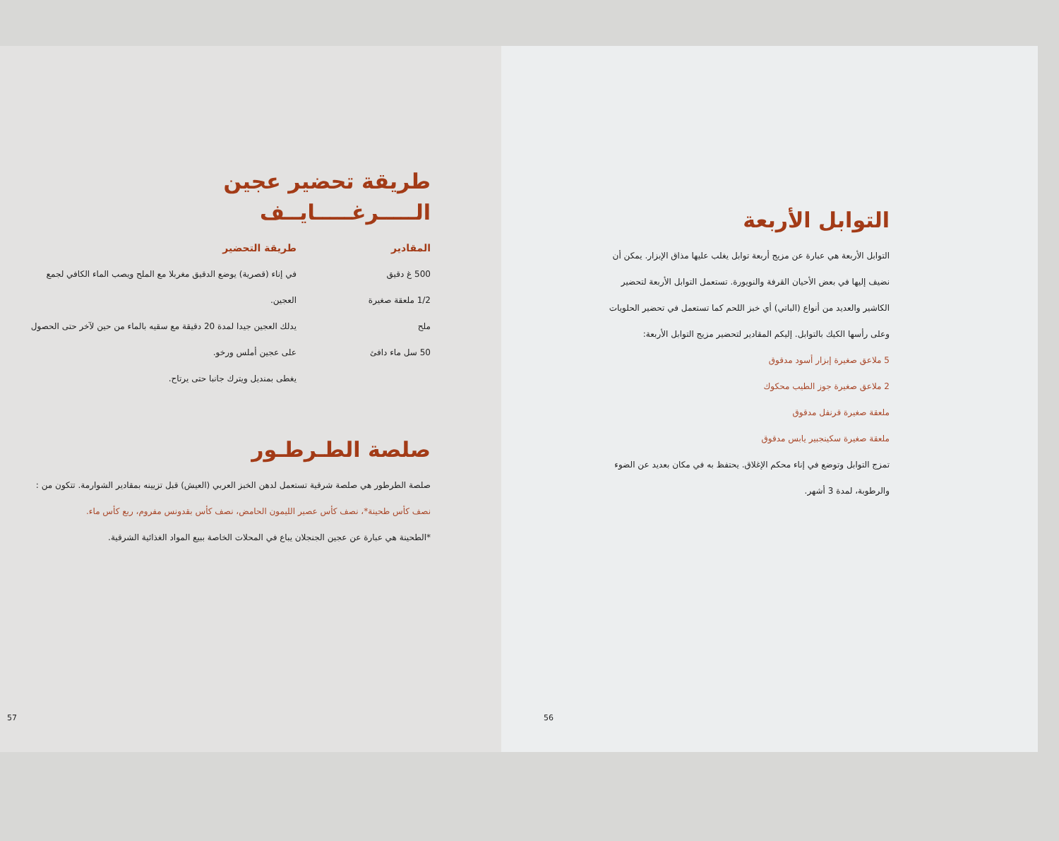طريقة تحضير عجين
الـــــرغـــــايــف
المقادير
500 غ دقيق
1/2 ملعقة صغيرة
ملح
50 سل ماء دافئ
طريقة التحضير
في إناء (قصرية) يوضع الدقيق مغربلا مع الملح ويصب الماء الكافي لجمع العجين.
يدلك العجين جيدا لمدة 20 دقيقة مع سقيه بالماء من حين لآخر حتى الحصول على عجين أملس ورخو.
يغطى بمنديل ويترك جانبا حتى يرتاح.
صلصة الطـرطـور
صلصة الطرطور هي صلصة شرقية تستعمل لدهن الخبز العربي (العيش) قبل تزيينه بمقادير الشوارمة. تتكون من :
نصف كأس طحينة*، نصف كأس عصير الليمون الحامض، نصف كأس بقدونس مفروم، ربع كأس ماء.
*الطحينة هي عبارة عن عجين الجنجلان يباع في المحلات الخاصة ببيع المواد الغذائية الشرقية.
57
التوابل الأربعة
التوابل الأربعة هي عبارة عن مزيج أربعة توابل يغلب عليها مذاق الإبزار. يمكن أن نضيف إليها في بعض الأحيان القرفة والنويورة. تستعمل التوابل الأربعة لتحضير الكاشير والعديد من أنواع (الباتي) أي خبز اللحم كما تستعمل في تحضير الحلويات وعلى رأسها الكيك بالتوابل. إليكم المقادير لتحضير مزيج التوابل الأربعة:
5 ملاعق صغيرة إبزار أسود مدقوق
2 ملاعق صغيرة جوز الطيب محكوك
ملعقة صغيرة قرنفل مدقوق
ملعقة صغيرة سكينجبير يابس مدقوق
تمزج التوابل وتوضع في إناء محكم الإغلاق. يحتفظ به في مكان بعديد عن الضوء والرطوبة، لمدة 3 أشهر.
56